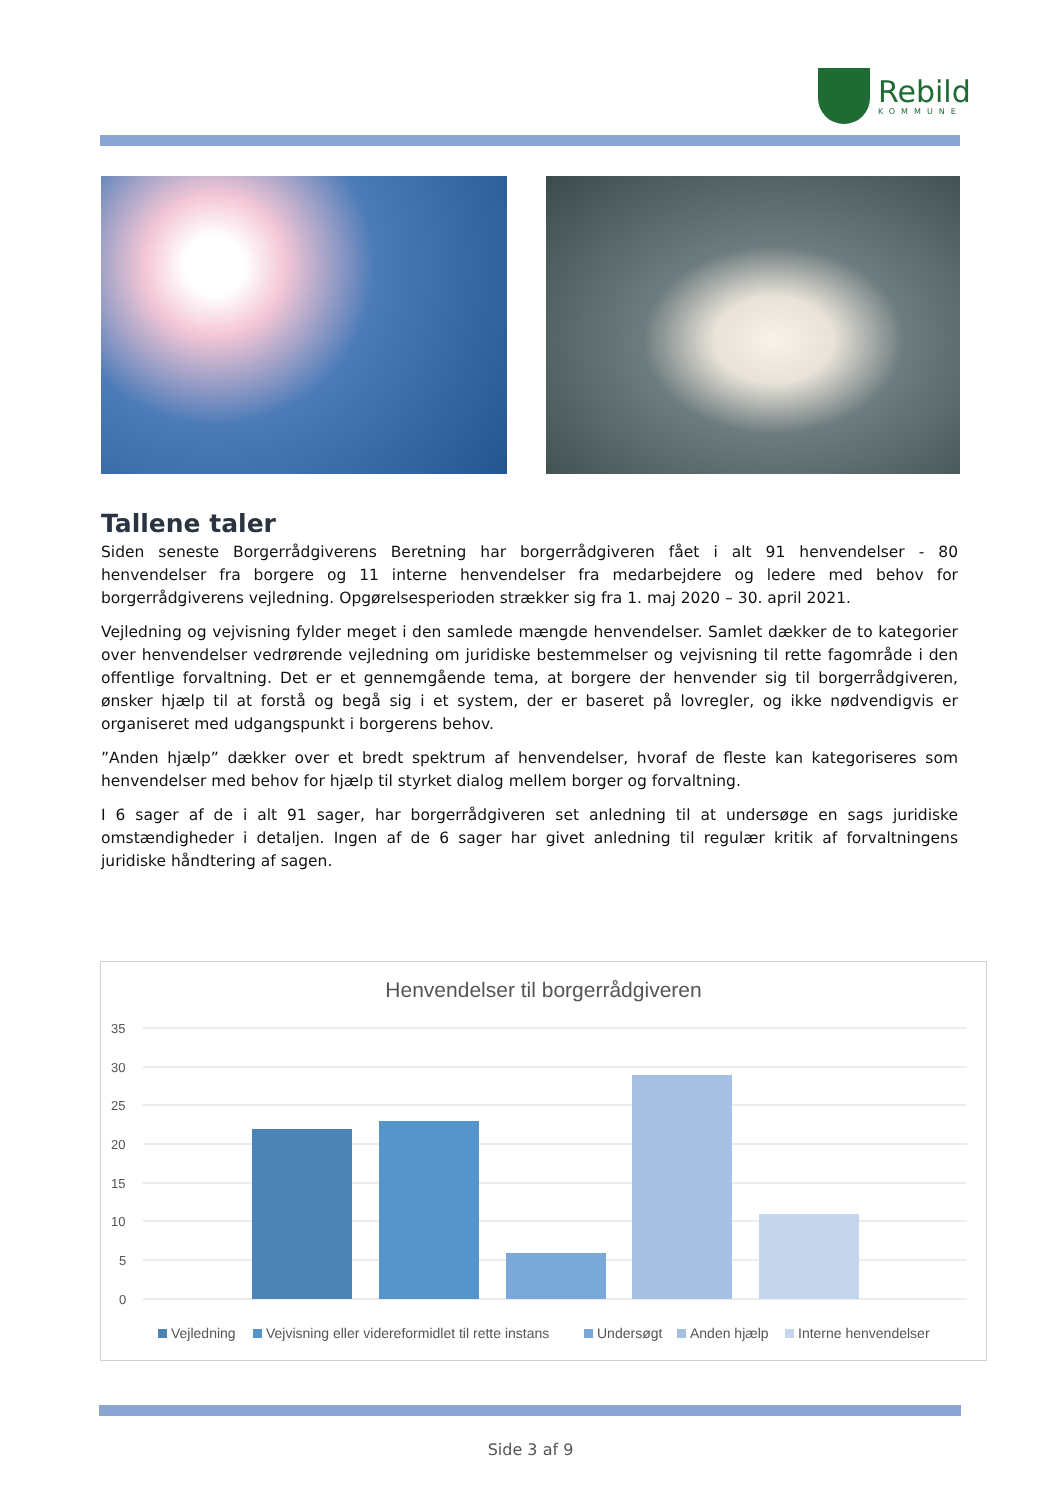Rebild
KOMMUNE
Tallene taler
Siden seneste Borgerrådgiverens Beretning har borgerrådgiveren fået i alt 91 henvendelser - 80 henvendelser fra borgere og 11 interne henvendelser fra medarbejdere og ledere med behov for borgerrådgiverens vejledning. Opgørelsesperioden strækker sig fra 1. maj 2020 – 30. april 2021.
Vejledning og vejvisning fylder meget i den samlede mængde henvendelser. Samlet dækker de to kategorier over henvendelser vedrørende vejledning om juridiske bestemmelser og vejvisning til rette fagområde i den offentlige forvaltning. Det er et gennemgående tema, at borgere der henvender sig til borgerrådgiveren, ønsker hjælp til at forstå og begå sig i et system, der er baseret på lovregler, og ikke nødvendigvis er organiseret med udgangspunkt i borgerens behov.
”Anden hjælp” dækker over et bredt spektrum af henvendelser, hvoraf de fleste kan kategoriseres som henvendelser med behov for hjælp til styrket dialog mellem borger og forvaltning.
I 6 sager af de i alt 91 sager, har borgerrådgiveren set anledning til at undersøge en sags juridiske omstændigheder i detaljen. Ingen af de 6 sager har givet anledning til regulær kritik af forvaltningens juridiske håndtering af sagen.
Henvendelser til borgerrådgiveren
35
30
25
20
15
10
5
0
Vejledning
Vejvisning eller videreformidlet til rette instans
Undersøgt
Anden hjælp
Interne henvendelser
Side 3 af 9